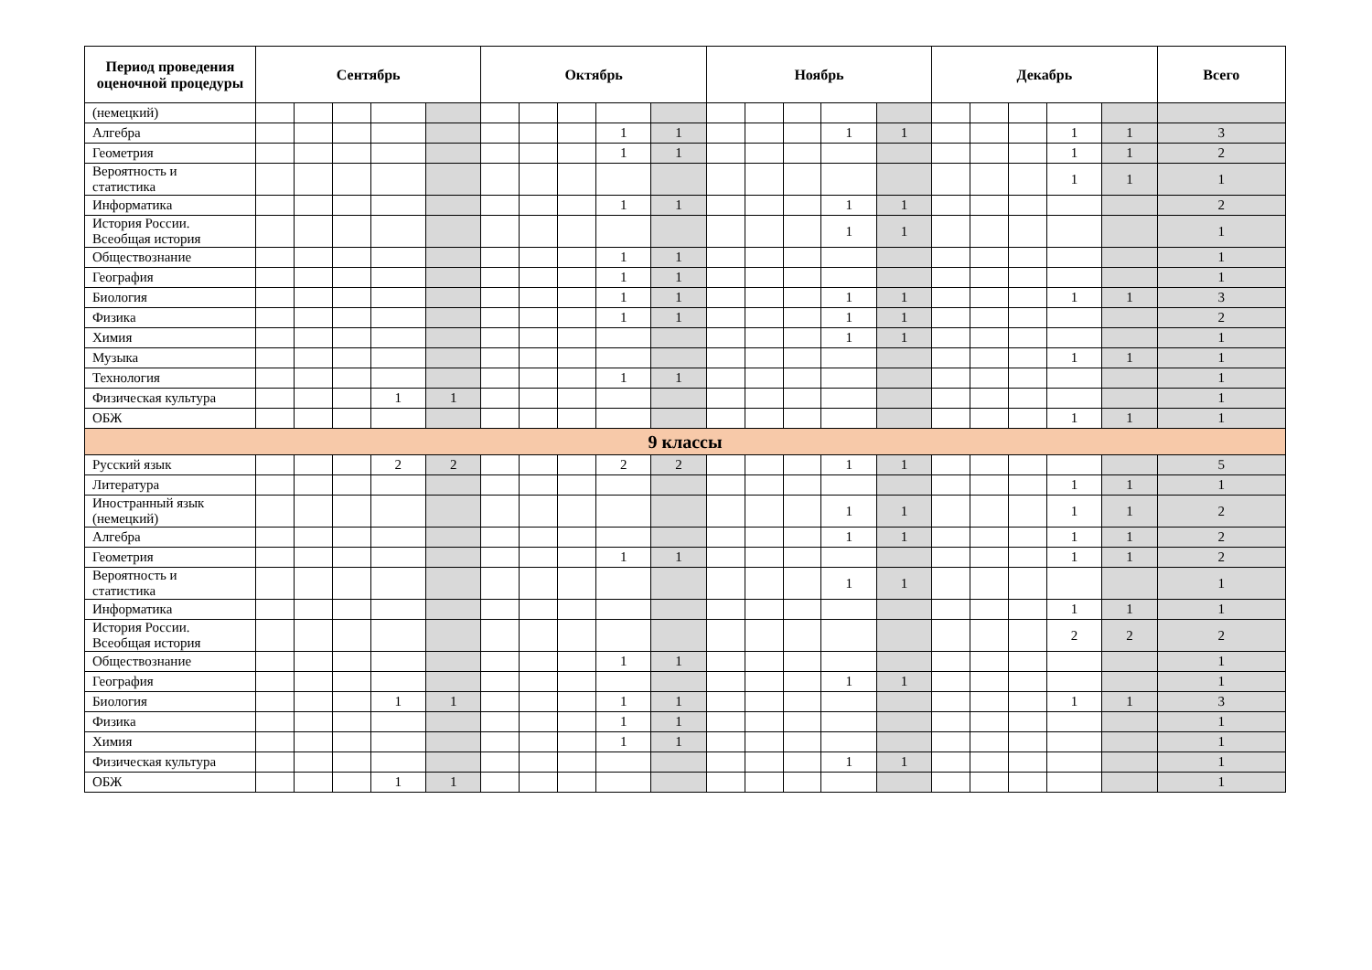| Период проведения оценочной процедуры | Сентябрь | | | | | Октябрь | | | | | Ноябрь | | | | | Декабрь | | | | | Всего |
| --- | --- | --- | --- | --- | --- | --- | --- | --- | --- | --- | --- | --- | --- | --- | --- | --- | --- | --- | --- | --- | --- |
| (немецкий) | | | | | | | | | | | | | | | | | | | | | |
| Алгебра | | | | | | | | | 1 | 1 | | | | 1 | 1 | | | | 1 | 1 | 3 |
| Геометрия | | | | | | | | | 1 | 1 | | | | | | | | | 1 | 1 | 2 |
| Вероятность и статистика | | | | | | | | | | | | | | | | | | | 1 | 1 | 1 |
| Информатика | | | | | | | | | 1 | 1 | | | | 1 | 1 | | | | | | 2 |
| История России. Всеобщая история | | | | | | | | | | | | | | 1 | 1 | | | | | | 1 |
| Обществознание | | | | | | | | | 1 | 1 | | | | | | | | | | | 1 |
| География | | | | | | | | | 1 | 1 | | | | | | | | | | | 1 |
| Биология | | | | | | | | | 1 | 1 | | | | 1 | 1 | | | | 1 | 1 | 3 |
| Физика | | | | | | | | | 1 | 1 | | | | 1 | 1 | | | | | | 2 |
| Химия | | | | | | | | | | | | | | 1 | 1 | | | | | | 1 |
| Музыка | | | | | | | | | | | | | | | | | | | 1 | 1 | 1 |
| Технология | | | | | | | | | 1 | 1 | | | | | | | | | | | 1 |
| Физическая культура | | | | 1 | 1 | | | | | | | | | | | | | | | | 1 |
| ОБЖ | | | | | | | | | | | | | | | | | | | 1 | 1 | 1 |
| 9 классы | | | | | | | | | | | | | | | | | | | | | |
| Русский язык | | | | 2 | 2 | | | | 2 | 2 | | | | 1 | 1 | | | | | | 5 |
| Литература | | | | | | | | | | | | | | | | | | | 1 | 1 | 1 |
| Иностранный язык (немецкий) | | | | | | | | | | | | | | 1 | 1 | | | | 1 | 1 | 2 |
| Алгебра | | | | | | | | | | | | | | 1 | 1 | | | | 1 | 1 | 2 |
| Геометрия | | | | | | | | | 1 | 1 | | | | | | | | | 1 | 1 | 2 |
| Вероятность и статистика | | | | | | | | | | | | | | 1 | 1 | | | | | | 1 |
| Информатика | | | | | | | | | | | | | | | | | | | 1 | 1 | 1 |
| История России. Всеобщая история | | | | | | | | | | | | | | | | | | | 2 | 2 | 2 |
| Обществознание | | | | | | | | | 1 | 1 | | | | | | | | | | | 1 |
| География | | | | | | | | | | | | | | 1 | 1 | | | | | | 1 |
| Биология | | | | 1 | 1 | | | | 1 | 1 | | | | | | | | | 1 | 1 | 3 |
| Физика | | | | | | | | | 1 | 1 | | | | | | | | | | | 1 |
| Химия | | | | | | | | | 1 | 1 | | | | | | | | | | | 1 |
| Физическая культура | | | | | | | | | | | | | | 1 | 1 | | | | | | 1 |
| ОБЖ | | | | 1 | 1 | | | | | | | | | | | | | | | | 1 |